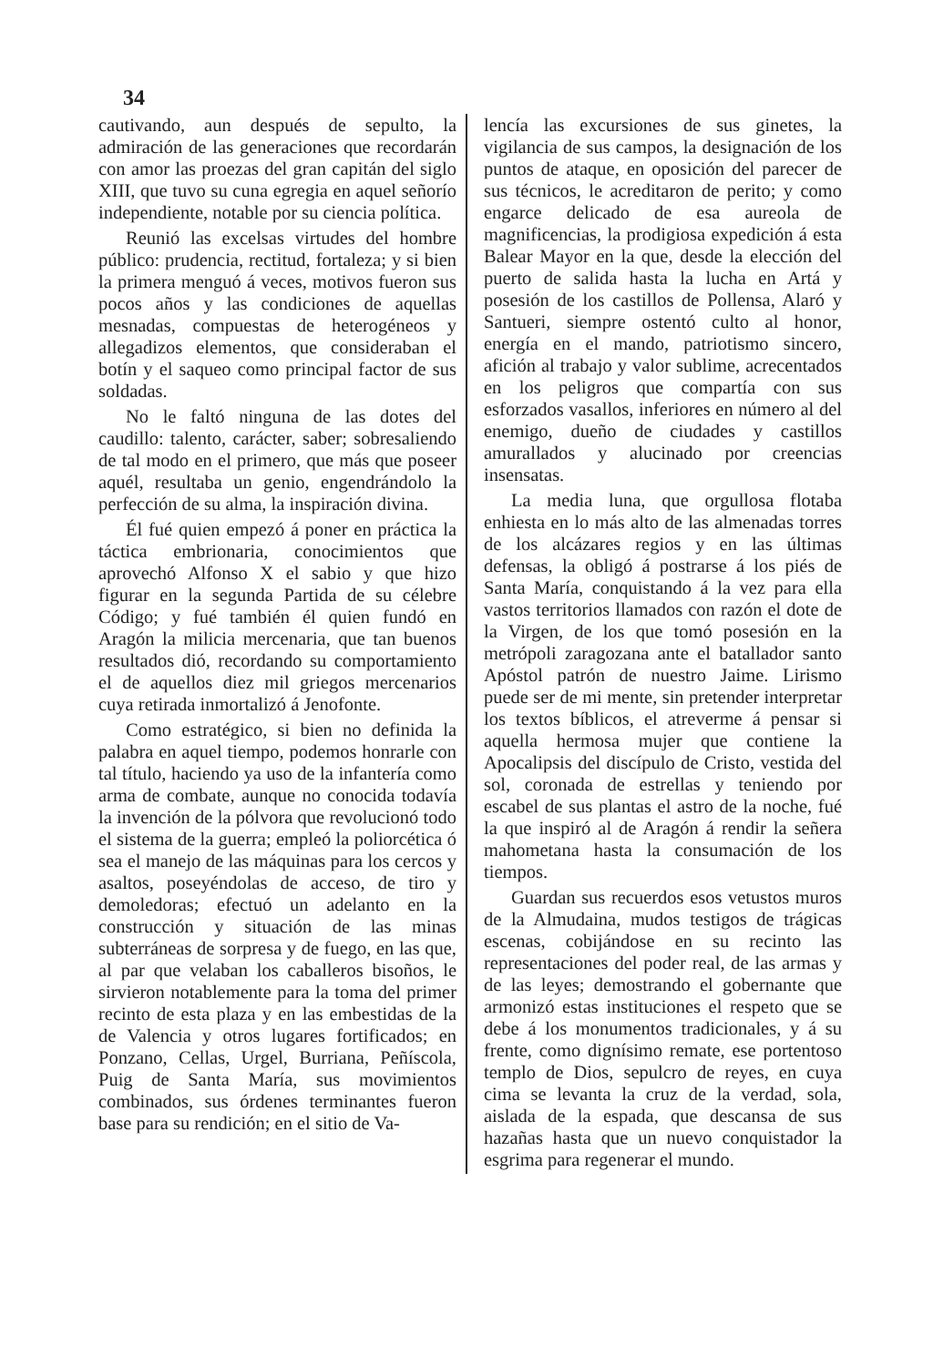34
cautivando, aun después de sepulto, la admiración de las generaciones que recordarán con amor las proezas del gran capitán del siglo XIII, que tuvo su cuna egregia en aquel señorío independiente, notable por su ciencia política.
Reunió las excelsas virtudes del hombre público: prudencia, rectitud, fortaleza; y si bien la primera menguó á veces, motivos fueron sus pocos años y las condiciones de aquellas mesnadas, compuestas de heterogéneos y allegadizos elementos, que consideraban el botín y el saqueo como principal factor de sus soldadas.
No le faltó ninguna de las dotes del caudillo: talento, carácter, saber; sobresaliendo de tal modo en el primero, que más que poseer aquél, resultaba un genio, engendrándolo la perfección de su alma, la inspiración divina.
Él fué quien empezó á poner en práctica la táctica embrionaria, conocimientos que aprovechó Alfonso X el sabio y que hizo figurar en la segunda Partida de su célebre Código; y fué también él quien fundó en Aragón la milicia mercenaria, que tan buenos resultados dió, recordando su comportamiento el de aquellos diez mil griegos mercenarios cuya retirada inmortalizó á Jenofonte.
Como estratégico, si bien no definida la palabra en aquel tiempo, podemos honrarle con tal título, haciendo ya uso de la infantería como arma de combate, aunque no conocida todavía la invención de la pólvora que revolucionó todo el sistema de la guerra; empleó la poliorcética ó sea el manejo de las máquinas para los cercos y asaltos, poseyéndolas de acceso, de tiro y demoledoras; efectuó un adelanto en la construcción y situación de las minas subterráneas de sorpresa y de fuego, en las que, al par que velaban los caballeros bisoños, le sirvieron notablemente para la toma del primer recinto de esta plaza y en las embestidas de la de Valencia y otros lugares fortificados; en Ponzano, Cellas, Urgel, Burriana, Peñíscola, Puig de Santa María, sus movimientos combinados, sus órdenes terminantes fueron base para su rendición; en el sitio de Va-
lencía las excursiones de sus ginetes, la vigilancia de sus campos, la designación de los puntos de ataque, en oposición del parecer de sus técnicos, le acreditaron de perito; y como engarce delicado de esa aureola de magnificencias, la prodigiosa expedición á esta Balear Mayor en la que, desde la elección del puerto de salida hasta la lucha en Artá y posesión de los castillos de Pollensa, Alaró y Santueri, siempre ostentó culto al honor, energía en el mando, patriotismo sincero, afición al trabajo y valor sublime, acrecentados en los peligros que compartía con sus esforzados vasallos, inferiores en número al del enemigo, dueño de ciudades y castillos amurallados y alucinado por creencias insensatas.
La media luna, que orgullosa flotaba enhiesta en lo más alto de las almenadas torres de los alcázares regios y en las últimas defensas, la obligó á postrarse á los piés de Santa María, conquistando á la vez para ella vastos territorios llamados con razón el dote de la Virgen, de los que tomó posesión en la metrópoli zaragozana ante el batallador santo Apóstol patrón de nuestro Jaime. Lirismo puede ser de mi mente, sin pretender interpretar los textos bíblicos, el atreverme á pensar si aquella hermosa mujer que contiene la Apocalipsis del discípulo de Cristo, vestida del sol, coronada de estrellas y teniendo por escabel de sus plantas el astro de la noche, fué la que inspiró al de Aragón á rendir la señera mahometana hasta la consumación de los tiempos.
Guardan sus recuerdos esos vetustos muros de la Almudaina, mudos testigos de trágicas escenas, cobijándose en su recinto las representaciones del poder real, de las armas y de las leyes; demostrando el gobernante que armonizó estas instituciones el respeto que se debe á los monumentos tradicionales, y á su frente, como dignísimo remate, ese portentoso templo de Dios, sepulcro de reyes, en cuya cima se levanta la cruz de la verdad, sola, aislada de la espada, que descansa de sus hazañas hasta que un nuevo conquistador la esgrima para regenerar el mundo.